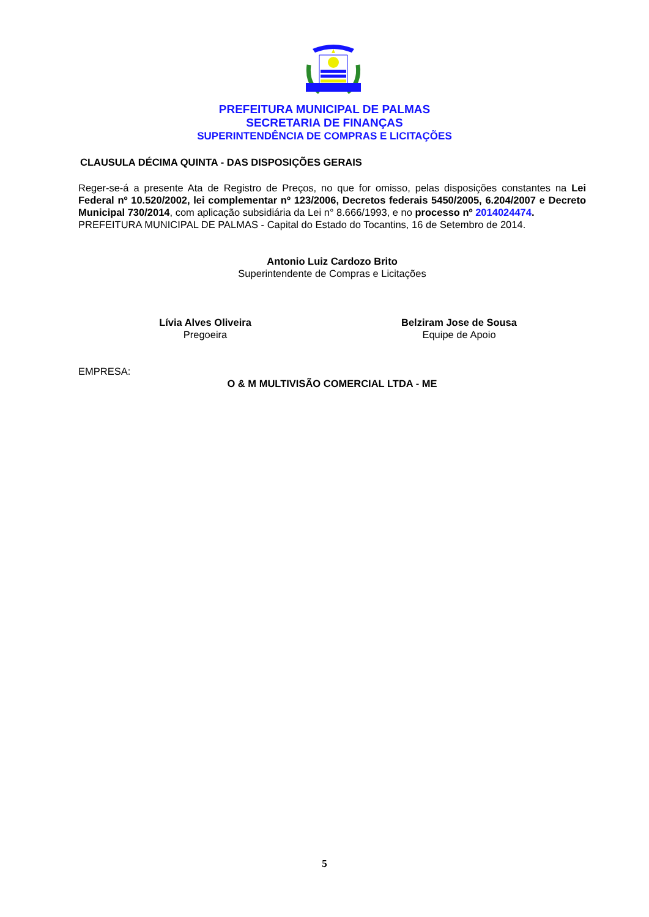PREFEITURA MUNICIPAL DE PALMAS
SECRETARIA DE FINANÇAS
SUPERINTENDÊNCIA DE COMPRAS E LICITAÇÕES
CLAUSULA DÉCIMA QUINTA - DAS DISPOSIÇÕES GERAIS
Reger-se-á a presente Ata de Registro de Preços, no que for omisso, pelas disposições constantes na Lei Federal nº 10.520/2002, lei complementar nº 123/2006, Decretos federais 5450/2005, 6.204/2007 e Decreto Municipal 730/2014, com aplicação subsidiária da Lei n° 8.666/1993, e no processo nº 2014024474.
PREFEITURA MUNICIPAL DE PALMAS - Capital do Estado do Tocantins, 16 de Setembro de 2014.
Antonio Luiz Cardozo Brito
Superintendente de Compras e Licitações
Lívia Alves Oliveira
Pregoeira
Belziram Jose de Sousa
Equipe de Apoio
EMPRESA:
O & M MULTIVISÃO COMERCIAL LTDA - ME
5